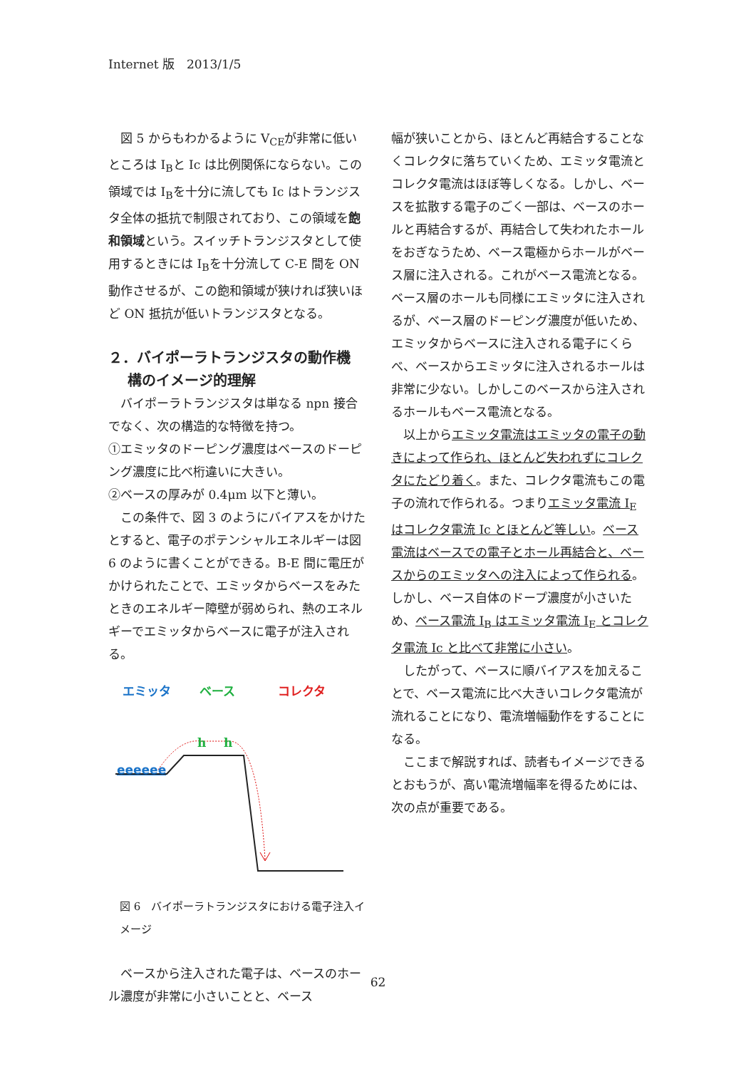Internet 版　2013/1/5
図 5 からもわかるように V<sub>CE</sub>が非常に低いところは I<sub>B</sub>と Ic は比例関係にならない。この領域では I<sub>B</sub>を十分に流しても Ic はトランジスタ全体の抵抗で制限されており、この領域を飽和領域という。スイッチトランジスタとして使用するときには I<sub>B</sub>を十分流して C-E 間を ON 動作させるが、この飽和領域が狭ければ狭いほど ON 抵抗が低いトランジスタとなる。
２．バイポーラトランジスタの動作機
　 構のイメージ的理解
バイポーラトランジスタは単なる npn 接合でなく、次の構造的な特徴を持つ。
①エミッタのドーピング濃度はベースのドーピング濃度に比べ桁違いに大きい。
②ベースの厚みが 0.4μm 以下と薄い。
この条件で、図 3 のようにバイアスをかけたとすると、電子のポテンシャルエネルギーは図 6 のように書くことができる。B-E 間に電圧がかけられたことで、エミッタからベースをみたときのエネルギー障壁が弱められ、熱のエネルギーでエミッタからベースに電子が注入される。
エミッタ ベース コレクタ
eeeeee
h h
図 6　バイポーラトランジスタにおける電子注入イメージ
ベースから注入された電子は、ベースのホール濃度が非常に小さいことと、ベース
幅が狭いことから、ほとんど再結合することなくコレクタに落ちていくため、エミッタ電流とコレクタ電流はほぼ等しくなる。しかし、ベースを拡散する電子のごく一部は、ベースのホールと再結合するが、再結合して失われたホールをおぎなうため、ベース電極からホールがベース層に注入される。これがベース電流となる。ベース層のホールも同様にエミッタに注入されるが、ベース層のドーピング濃度が低いため、エミッタからベースに注入される電子にくらべ、ベースからエミッタに注入されるホールは非常に少ない。しかしこのベースから注入されるホールもベース電流となる。
以上からエミッタ電流はエミッタの電子の動きによって作られ、ほとんど失われずにコレクタにたどり着く。また、コレクタ電流もこの電子の流れで作られる。つまりエミッタ電流 I<sub>E</sub>はコレクタ電流 Ic とほとんど等しい。ベース電流はベースでの電子とホール再結合と、ベースからのエミッタへの注入によって作られる。しかし、ベース自体のドープ濃度が小さいため、ベース電流 I<sub>B</sub> はエミッタ電流 I<sub>E</sub> とコレクタ電流 Ic と比べて非常に小さい。
したがって、ベースに順バイアスを加えることで、ベース電流に比べ大きいコレクタ電流が流れることになり、電流増幅動作をすることになる。
ここまで解説すれば、読者もイメージできるとおもうが、高い電流増幅率を得るためには、次の点が重要である。
62